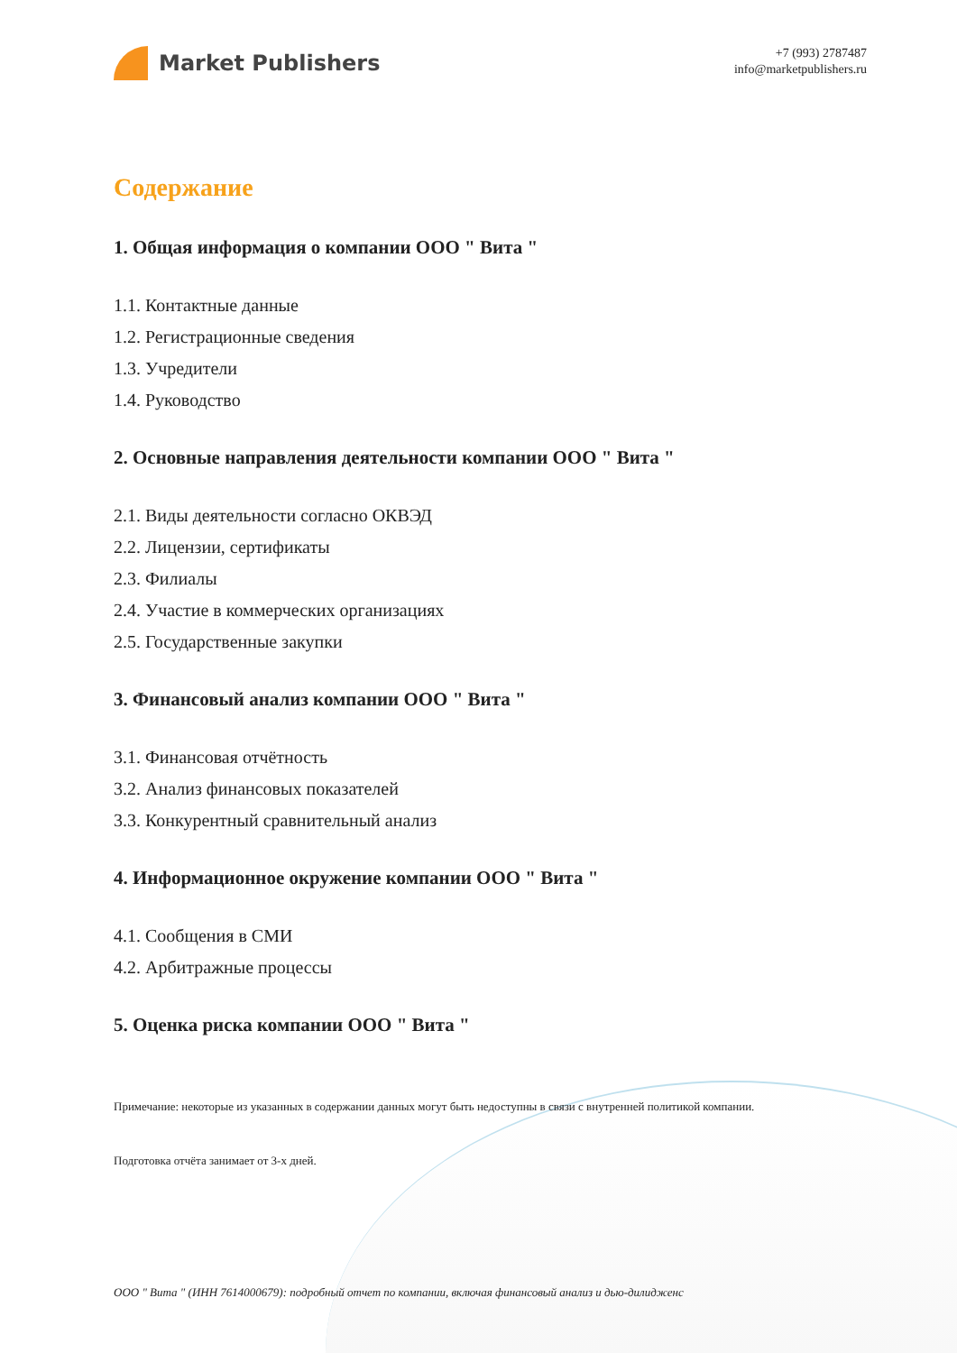Market Publishers
+7 (993) 2787487
info@marketpublishers.ru
Содержание
1. Общая информация о компании ООО " Вита "
1.1. Контактные данные
1.2. Регистрационные сведения
1.3. Учредители
1.4. Руководство
2. Основные направления деятельности компании ООО " Вита "
2.1. Виды деятельности согласно ОКВЭД
2.2. Лицензии, сертификаты
2.3. Филиалы
2.4. Участие в коммерческих организациях
2.5. Государственные закупки
3. Финансовый анализ компании ООО " Вита "
3.1. Финансовая отчётность
3.2. Анализ финансовых показателей
3.3. Конкурентный сравнительный анализ
4. Информационное окружение компании ООО " Вита "
4.1. Сообщения в СМИ
4.2. Арбитражные процессы
5. Оценка риска компании ООО " Вита "
Примечание: некоторые из указанных в содержании данных могут быть недоступны в связи с внутренней политикой компании.
Подготовка отчёта занимает от 3-х дней.
ООО " Вита " (ИНН 7614000679): подробный отчет по компании, включая финансовый анализ и дью-дилидженс